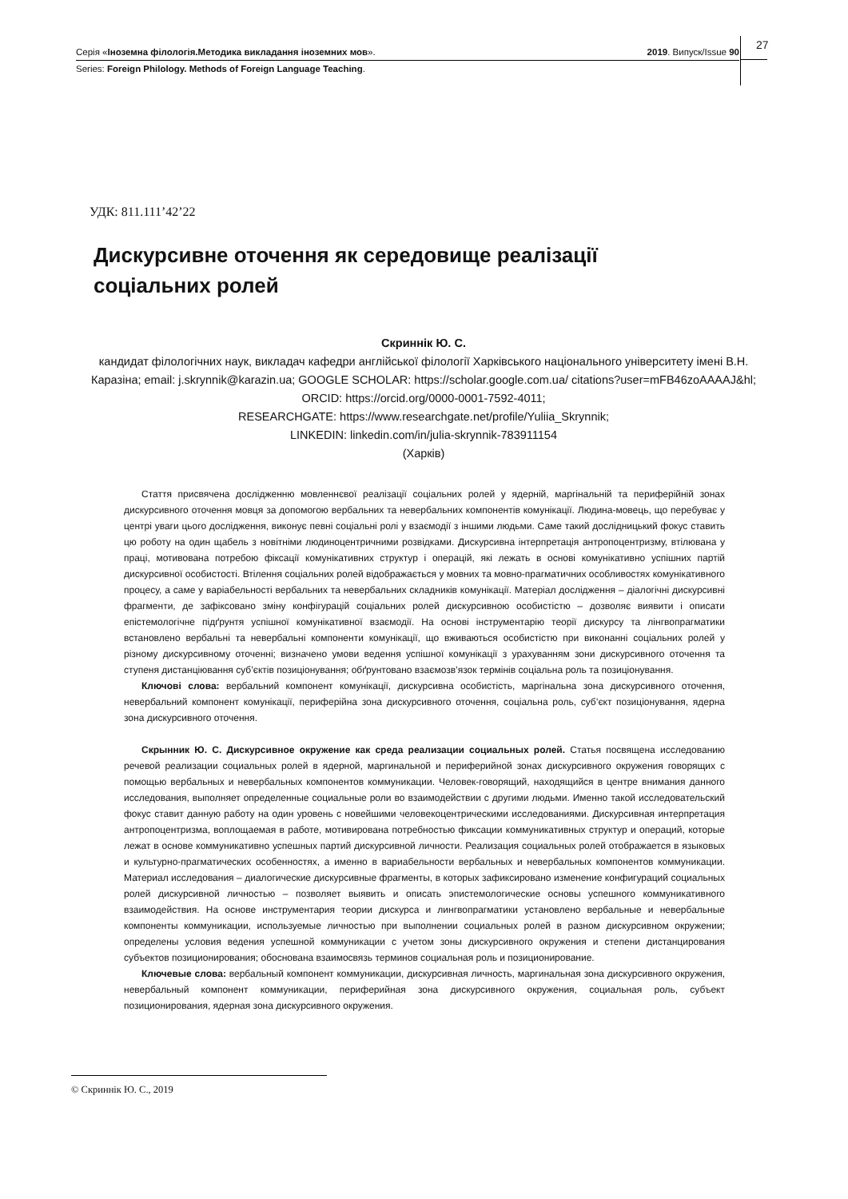Серія «Іноземна філологія.Методика викладання іноземних мов». 2019. Випуск/Issue 90
Series: Foreign Philology. Methods of Foreign Language Teaching.
27
УДК: 811.111’42’22
Дискурсивне оточення як середовище реалізації соціальних ролей
Скриннік Ю. С.
кандидат філологічних наук, викладач кафедри англійської філології Харківського національного університету імені В.Н. Каразіна; email: j.skrynnik@karazin.ua; GOOGLE SCHOLAR: https://scholar.google.com.ua/ citations?user=mFB46zoAAAAJ&hl; ORCID: https://orcid.org/0000-0001-7592-4011;
RESEARCHGATE: https://www.researchgate.net/profile/Yuliia_Skrynnik;
LINKEDIN: linkedin.com/in/julia-skrynnik-783911154
(Харків)
Стаття присвячена дослідженню мовленнєвої реалізації соціальних ролей у ядерній, маргінальній та периферійній зонах дискурсивного оточення мовця за допомогою вербальних та невербальних компонентів комунікації. Людина-мовець, що перебуває у центрі уваги цього дослідження, виконує певні соціальні ролі у взаємодії з іншими людьми. Саме такий дослідницький фокус ставить цю роботу на один щабель з новітніми людиноцентричними розвідками. Дискурсивна інтерпретація антропоцентризму, втілювана у праці, мотивована потребою фіксації комунікативних структур і операцій, які лежать в основі комунікативно успішних партій дискурсивної особистості. Втілення соціальних ролей відображається у мовних та мовно-прагматичних особливостях комунікативного процесу, а саме у варіабельності вербальних та невербальних складників комунікації. Матеріал дослідження – діалогічні дискурсивні фрагменти, де зафіксовано зміну конфігурацій соціальних ролей дискурсивною особистістю – дозволяє виявити і описати епістемологічне підґрунтя успішної комунікативної взаємодії. На основі інструментарію теорії дискурсу та лінгвопрагматики встановлено вербальні та невербальні компоненти комунікації, що вживаються особистістю при виконанні соціальних ролей у різному дискурсивному оточенні; визначено умови ведення успішної комунікації з урахуванням зони дискурсивного оточення та ступеня дистанціювання суб’єктів позиціонування; обґрунтовано взаємозв’язок термінів соціальна роль та позиціонування.
Ключові слова: вербальний компонент комунікації, дискурсивна особистість, маргінальна зона дискурсивного оточення, невербальний компонент комунікації, периферійна зона дискурсивного оточення, соціальна роль, суб’єкт позиціонування, ядерна зона дискурсивного оточення.
Скрынник Ю. С. Дискурсивное окружение как среда реализации социальных ролей. Статья посвящена исследованию речевой реализации социальных ролей в ядерной, маргинальной и периферийной зонах дискурсивного окружения говорящих с помощью вербальных и невербальных компонентов коммуникации. Человек-говорящий, находящийся в центре внимания данного исследования, выполняет определенные социальные роли во взаимодействии с другими людьми. Именно такой исследовательский фокус ставит данную работу на один уровень с новейшими человекоцентрическими исследованиями. Дискурсивная интерпретация антропоцентризма, воплощаемая в работе, мотивирована потребностью фиксации коммуникативных структур и операций, которые лежат в основе коммуникативно успешных партий дискурсивной личности. Реализация социальных ролей отображается в языковых и культурно-прагматических особенностях, а именно в вариабельности вербальных и невербальных компонентов коммуникации. Материал исследования – диалогические дискурсивные фрагменты, в которых зафиксировано изменение конфигураций социальных ролей дискурсивной личностью – позволяет выявить и описать эпистемологические основы успешного коммуникативного взаимодействия. На основе инструментария теории дискурса и лингвопрагматики установлено вербальные и невербальные компоненты коммуникации, используемые личностью при выполнении социальных ролей в разном дискурсивном окружении; определены условия ведения успешной коммуникации с учетом зоны дискурсивного окружения и степени дистанцирования субъектов позиционирования; обоснована взаимосвязь терминов социальная роль и позиционирование.
Ключевые слова: вербальный компонент коммуникации, дискурсивная личность, маргинальная зона дискурсивного окружения, невербальный компонент коммуникации, периферийная зона дискурсивного окружения, социальная роль, субъект позиционирования, ядерная зона дискурсивного окружения.
© Скриннік Ю. С., 2019